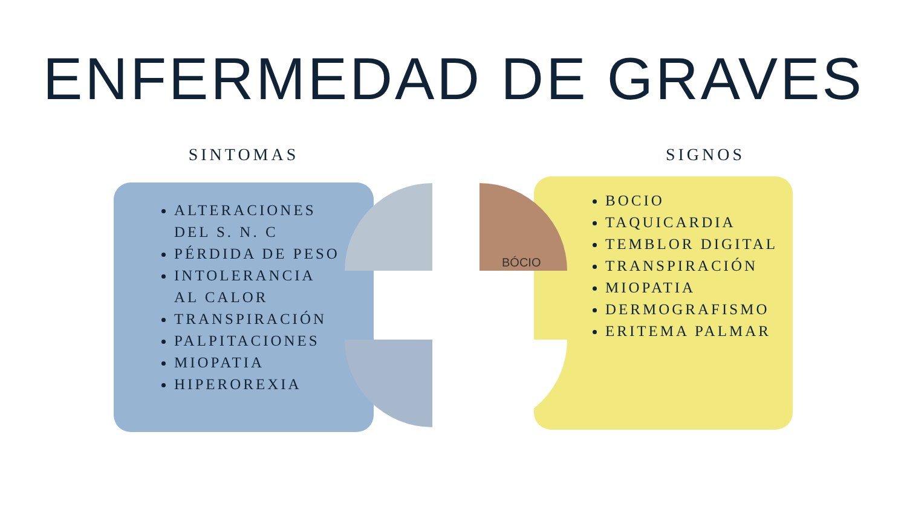ENFERMEDAD DE GRAVES
SINTOMAS
ALTERACIONES DEL S. N. C
PÉRDIDA DE PESO
INTOLERANCIA AL CALOR
TRANSPIRACIÓN
PALPITACIONES
MIOPATIA
HIPEROREXIA
SIGNOS
BOCIO
TAQUICARDIA
TEMBLOR DIGITAL
TRANSPIRACIÓN
MIOPATIA
DERMOGRAFISMO
ERITEMA PALMAR
BÓCIO